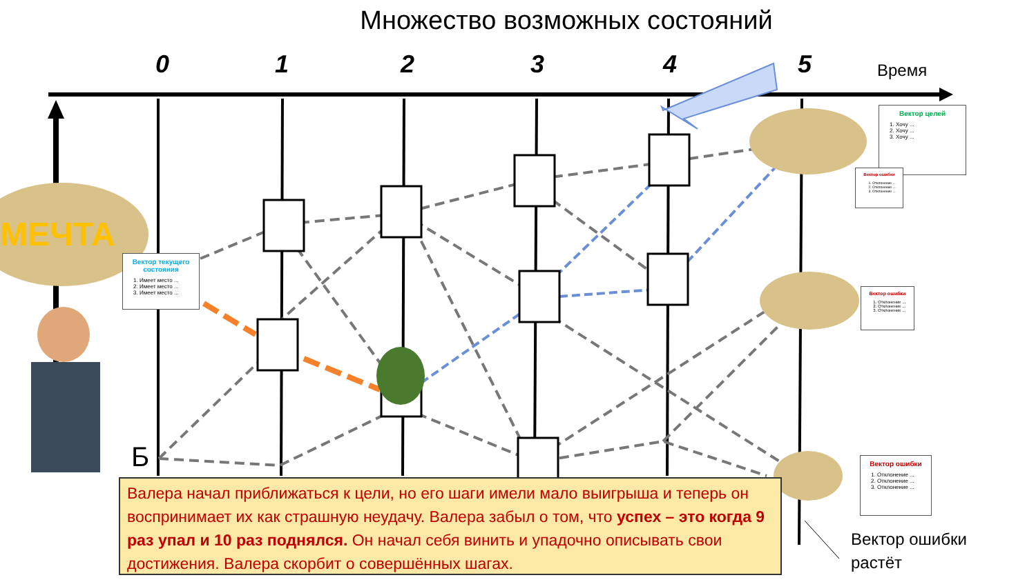Множество возможных состояний
МЕЧТА
0 1 2 3 4 5 Время
Вектор целей
1. Хочу ...
2. Хочу ...
3. Хочу ...
Вектор ошибки
1. Отклонение ...
2. Отклонение ...
3. Отклонение ...
Вектор текущего состояния
1. Имеет место ...
2. Имеет место ...
3. Имеет место ...
Вектор ошибки
1. Отклонение ...
2. Отклонение ...
3. Отклонение ...
Вектор ошибки
1. Отклонение ...
2. Отклонение ...
3. Отклонение ...
Б
Валера начал приближаться к цели, но его шаги имели мало выигрыша и теперь он воспринимает их как страшную неудачу. Валера забыл о том, что успех – это когда 9 раз упал и 10 раз поднялся. Он начал себя винить и упадочно описывать свои достижения. Валера скорбит о совершённых шагах.
Вектор ошибки
растёт